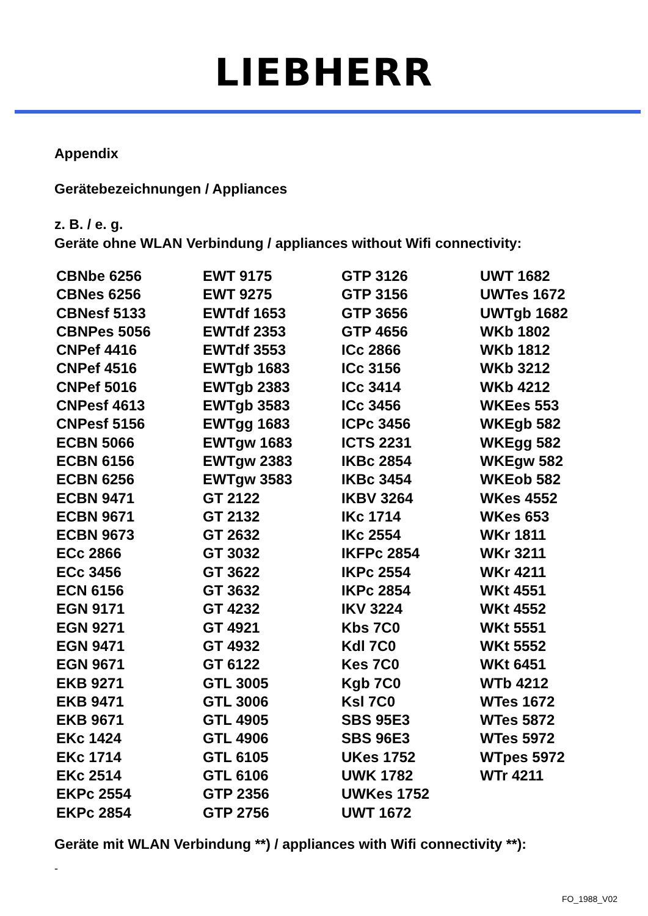LIEBHERR
Appendix
Gerätebezeichnungen / Appliances
z. B. / e. g.
Geräte ohne WLAN Verbindung / appliances without Wifi connectivity:
| CBNbe 6256 | EWT 9175 | GTP 3126 | UWT 1682 |
| CBNes 6256 | EWT 9275 | GTP 3156 | UWTes 1672 |
| CBNesf 5133 | EWTdf 1653 | GTP 3656 | UWTgb 1682 |
| CBNPes 5056 | EWTdf 2353 | GTP 4656 | WKb 1802 |
| CNPef 4416 | EWTdf 3553 | ICc 2866 | WKb 1812 |
| CNPef 4516 | EWTgb 1683 | ICc 3156 | WKb 3212 |
| CNPef 5016 | EWTgb 2383 | ICc 3414 | WKb 4212 |
| CNPesf 4613 | EWTgb 3583 | ICc 3456 | WKEes 553 |
| CNPesf 5156 | EWTgg 1683 | ICPc 3456 | WKEgb 582 |
| ECBN 5066 | EWTgw 1683 | ICTS 2231 | WKEgg 582 |
| ECBN 6156 | EWTgw 2383 | IKBc 2854 | WKEgw 582 |
| ECBN 6256 | EWTgw 3583 | IKBc 3454 | WKEob 582 |
| ECBN 9471 | GT 2122 | IKBV 3264 | WKes 4552 |
| ECBN 9671 | GT 2132 | IKc 1714 | WKes 653 |
| ECBN 9673 | GT 2632 | IKc 2554 | WKr 1811 |
| ECc 2866 | GT 3032 | IKFPc 2854 | WKr 3211 |
| ECc 3456 | GT 3622 | IKPc 2554 | WKr 4211 |
| ECN 6156 | GT 3632 | IKPc 2854 | WKt 4551 |
| EGN 9171 | GT 4232 | IKV 3224 | WKt 4552 |
| EGN 9271 | GT 4921 | Kbs 7C0 | WKt 5551 |
| EGN 9471 | GT 4932 | Kdl 7C0 | WKt 5552 |
| EGN 9671 | GT 6122 | Kes 7C0 | WKt 6451 |
| EKB 9271 | GTL 3005 | Kgb 7C0 | WTb 4212 |
| EKB 9471 | GTL 3006 | Ksl 7C0 | WTes 1672 |
| EKB 9671 | GTL 4905 | SBS 95E3 | WTes 5872 |
| EKc 1424 | GTL 4906 | SBS 96E3 | WTes 5972 |
| EKc 1714 | GTL 6105 | UKes 1752 | WTpes 5972 |
| EKc 2514 | GTL 6106 | UWK 1782 | WTr 4211 |
| EKPc 2554 | GTP 2356 | UWKes 1752 | |
| EKPc 2854 | GTP 2756 | UWT 1672 | |
Geräte mit WLAN Verbindung **) / appliances with Wifi connectivity **):
-
FO_1988_V02